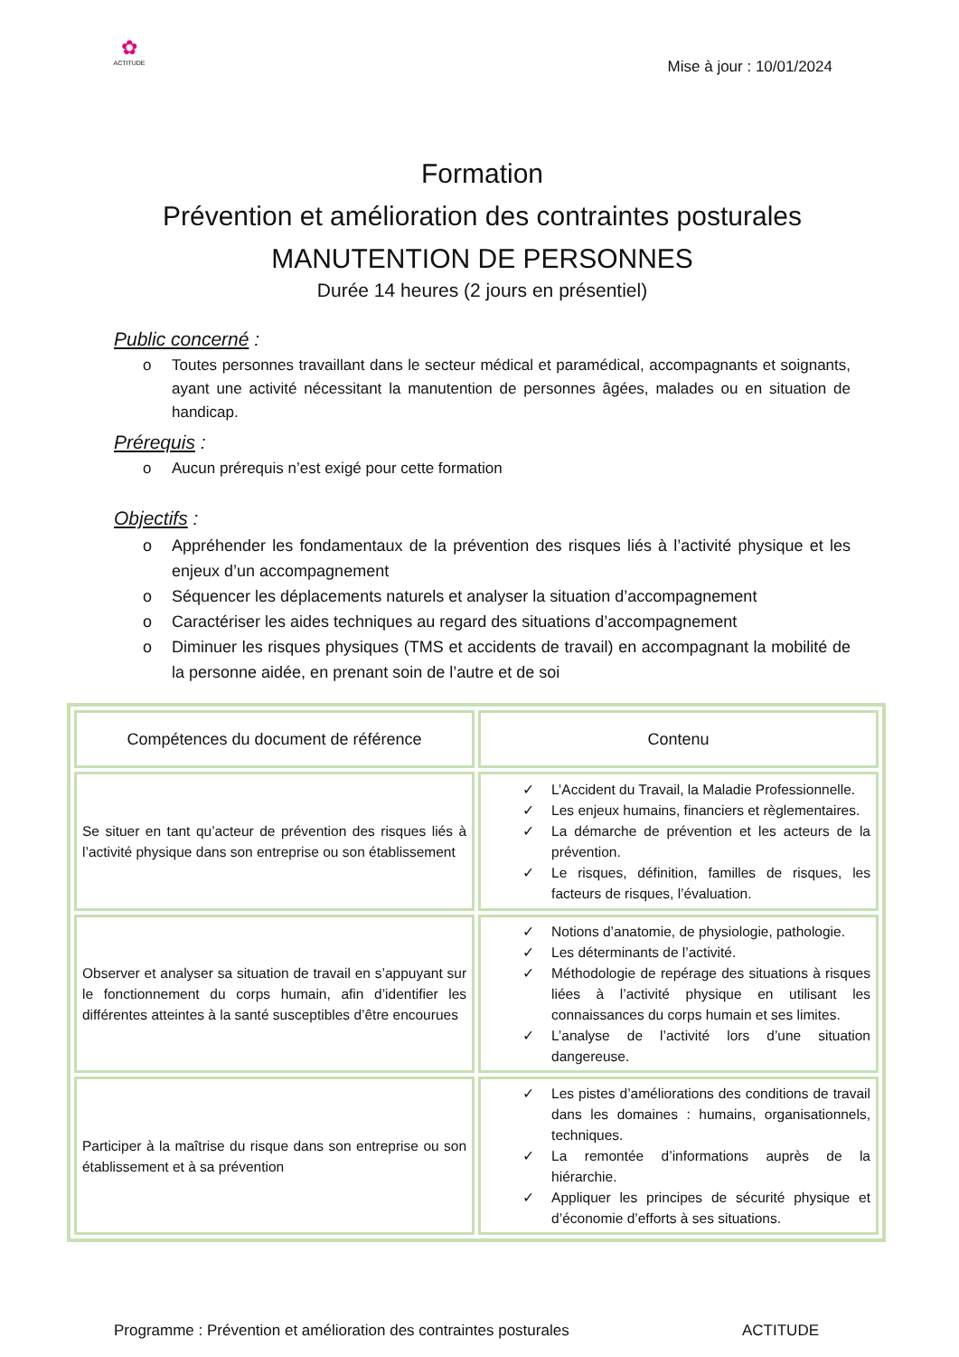✿
ACTITUDE
Mise à jour : 10/01/2024
Formation
Prévention et amélioration des contraintes posturales
MANUTENTION DE PERSONNES
Durée 14 heures (2 jours en présentiel)
Public concerné :
o Toutes personnes travaillant dans le secteur médical et paramédical, accompagnants et soignants, ayant une activité nécessitant la manutention de personnes âgées, malades ou en situation de handicap.
Prérequis :
o Aucun prérequis n’est exigé pour cette formation
Objectifs :
o Appréhender les fondamentaux de la prévention des risques liés à l’activité physique et les enjeux d’un accompagnement
o Séquencer les déplacements naturels et analyser la situation d’accompagnement
o Caractériser les aides techniques au regard des situations d’accompagnement
o Diminuer les risques physiques (TMS et accidents de travail) en accompagnant la mobilité de la personne aidée, en prenant soin de l’autre et de soi
| Compétences du document de référence | Contenu |
| --- | --- |
| Se situer en tant qu’acteur de prévention des risques liés à l’activité physique dans son entreprise ou son établissement | ✓ L’Accident du Travail, la Maladie Professionnelle. ✓ Les enjeux humains, financiers et règlementaires. ✓ La démarche de prévention et les acteurs de la prévention. ✓ Le risques, définition, familles de risques, les facteurs de risques, l’évaluation. |
| Observer et analyser sa situation de travail en s’appuyant sur le fonctionnement du corps humain, afin d’identifier les différentes atteintes à la santé susceptibles d’être encourues | ✓ Notions d’anatomie, de physiologie, pathologie. ✓ Les déterminants de l’activité. ✓ Méthodologie de repérage des situations à risques liées à l’activité physique en utilisant les connaissances du corps humain et ses limites. ✓ L’analyse de l’activité lors d’une situation dangereuse. |
| Participer à la maîtrise du risque dans son entreprise ou son établissement et à sa prévention | ✓ Les pistes d’améliorations des conditions de travail dans les domaines : humains, organisationnels, techniques. ✓ La remontée d’informations auprès de la hiérarchie. ✓ Appliquer les principes de sécurité physique et d’économie d’efforts à ses situations. |
Programme : Prévention et amélioration des contraintes posturales ACTITUDE